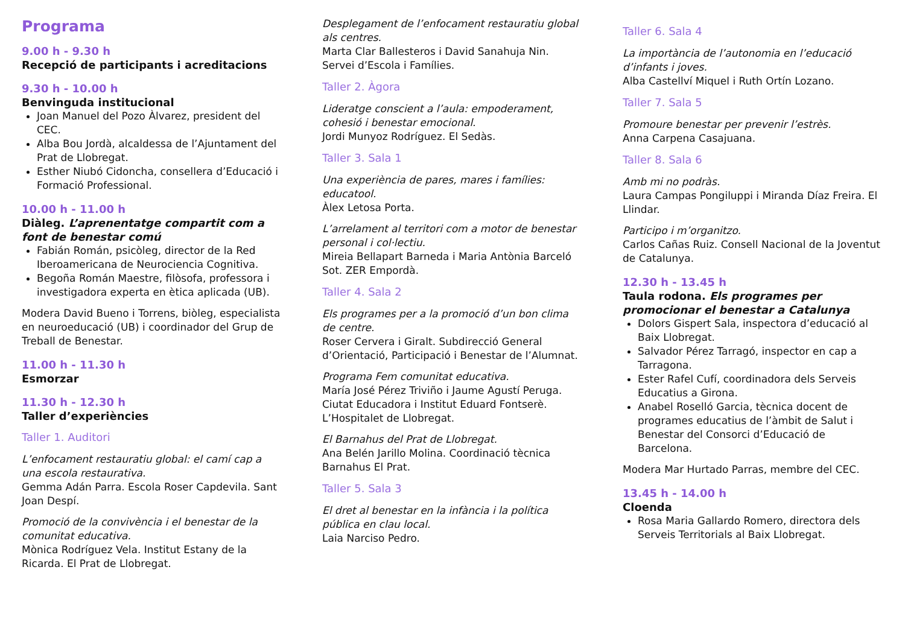Programa
9.00 h - 9.30 h
Recepció de participants i acreditacions
9.30 h - 10.00 h
Benvinguda institucional
Joan Manuel del Pozo Àlvarez, president del CEC.
Alba Bou Jordà, alcaldessa de l’Ajuntament del Prat de Llobregat.
Esther Niubó Cidoncha, consellera d’Educació i Formació Professional.
10.00 h - 11.00 h
Diàleg. L’aprenentatge compartit com a font de benestar comú
Fabián Román, psicòleg, director de la Red Iberoamericana de Neurociencia Cognitiva.
Begoña Román Maestre, filòsofa, professora i investigadora experta en ètica aplicada (UB).
Modera David Bueno i Torrens, biòleg, especialista en neuroeducació (UB) i coordinador del Grup de Treball de Benestar.
11.00 h - 11.30 h
Esmorzar
11.30 h - 12.30 h
Taller d’experiències
Taller 1. Auditori
L’enfocament restauratiu global: el camí cap a una escola restaurativa.
Gemma Adán Parra. Escola Roser Capdevila. Sant Joan Despí.
Promoció de la convivència i el benestar de la comunitat educativa.
Mònica Rodríguez Vela. Institut Estany de la Ricarda. El Prat de Llobregat.
Desplegament de l’enfocament restauratiu global als centres.
Marta Clar Ballesteros i David Sanahuja Nin. Servei d’Escola i Famílies.
Taller 2. Àgora
Lideratge conscient a l’aula: empoderament, cohesió i benestar emocional.
Jordi Munyoz Rodríguez. El Sedàs.
Taller 3. Sala 1
Una experiència de pares, mares i famílies: educatool.
Àlex Letosa Porta.
L’arrelament al territori com a motor de benestar personal i col·lectiu.
Mireia Bellapart Barneda i Maria Antònia Barceló Sot. ZER Empordà.
Taller 4. Sala 2
Els programes per a la promoció d’un bon clima de centre.
Roser Cervera i Giralt. Subdirecció General d’Orientació, Participació i Benestar de l’Alumnat.
Programa Fem comunitat educativa.
María José Pérez Triviño i Jaume Agustí Peruga. Ciutat Educadora i Institut Eduard Fontserè. L’Hospitalet de Llobregat.
El Barnahus del Prat de Llobregat.
Ana Belén Jarillo Molina. Coordinació tècnica Barnahus El Prat.
Taller 5. Sala 3
El dret al benestar en la infància i la política pública en clau local.
Laia Narciso Pedro.
Taller 6. Sala 4
La importància de l’autonomia en l’educació d’infants i joves.
Alba Castellví Miquel i Ruth Ortín Lozano.
Taller 7. Sala 5
Promoure benestar per prevenir l’estrès.
Anna Carpena Casajuana.
Taller 8. Sala 6
Amb mi no podràs.
Laura Campas Pongiluppi i Miranda Díaz Freira. El Llindar.
Participo i m’organitzo.
Carlos Cañas Ruiz. Consell Nacional de la Joventut de Catalunya.
12.30 h - 13.45 h
Taula rodona. Els programes per promocionar el benestar a Catalunya
Dolors Gispert Sala, inspectora d’educació al Baix Llobregat.
Salvador Pérez Tarragó, inspector en cap a Tarragona.
Ester Rafel Cufí, coordinadora dels Serveis Educatius a Girona.
Anabel Roselló Garcia, tècnica docent de programes educatius de l’àmbit de Salut i Benestar del Consorci d’Educació de Barcelona.
Modera Mar Hurtado Parras, membre del CEC.
13.45 h - 14.00 h
Cloenda
Rosa Maria Gallardo Romero, directora dels Serveis Territorials al Baix Llobregat.